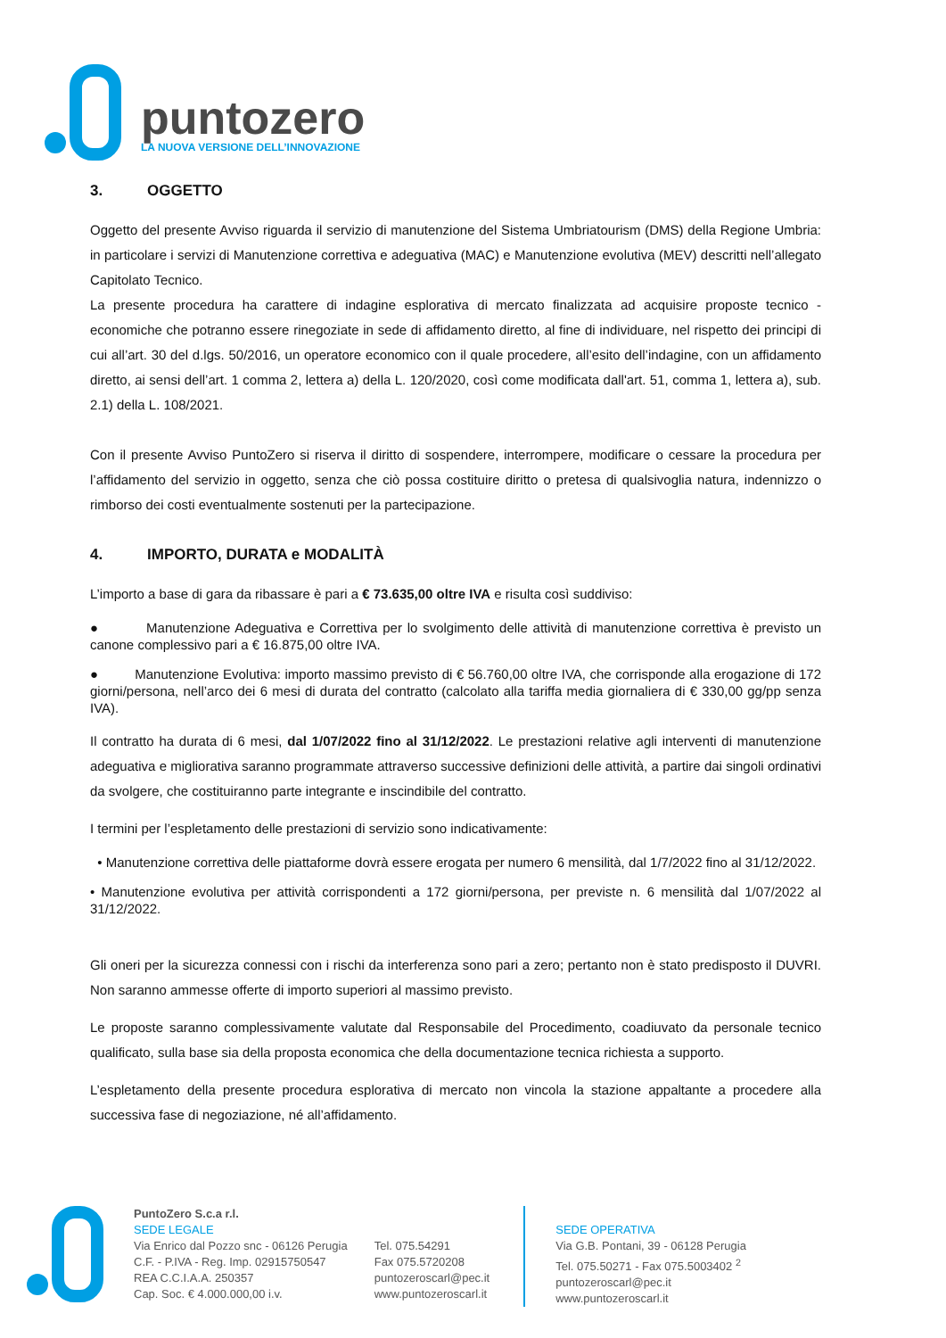puntozero
LA NUOVA VERSIONE DELL’INNOVAZIONE
3. OGGETTO
Oggetto del presente Avviso riguarda il servizio di manutenzione del Sistema Umbriatourism (DMS) della Regione Umbria: in particolare i servizi di Manutenzione correttiva e adeguativa (MAC) e Manutenzione evolutiva (MEV) descritti nell’allegato Capitolato Tecnico.
La presente procedura ha carattere di indagine esplorativa di mercato finalizzata ad acquisire proposte tecnico - economiche che potranno essere rinegoziate in sede di affidamento diretto, al fine di individuare, nel rispetto dei principi di cui all’art. 30 del d.lgs. 50/2016, un operatore economico con il quale procedere, all’esito dell’indagine, con un affidamento diretto, ai sensi dell’art. 1 comma 2, lettera a) della L. 120/2020, così come modificata dall'art. 51, comma 1, lettera a), sub. 2.1) della L. 108/2021.
Con il presente Avviso PuntoZero si riserva il diritto di sospendere, interrompere, modificare o cessare la procedura per l’affidamento del servizio in oggetto, senza che ciò possa costituire diritto o pretesa di qualsivoglia natura, indennizzo o rimborso dei costi eventualmente sostenuti per la partecipazione.
4. IMPORTO, DURATA e MODALITÀ
L’importo a base di gara da ribassare è pari a € 73.635,00 oltre IVA e risulta così suddiviso:
● Manutenzione Adeguativa e Correttiva per lo svolgimento delle attività di manutenzione correttiva è previsto un canone complessivo pari a € 16.875,00 oltre IVA.
● Manutenzione Evolutiva: importo massimo previsto di € 56.760,00 oltre IVA, che corrisponde alla erogazione di 172 giorni/persona, nell’arco dei 6 mesi di durata del contratto (calcolato alla tariffa media giornaliera di € 330,00 gg/pp senza IVA).
Il contratto ha durata di 6 mesi, dal 1/07/2022 fino al 31/12/2022. Le prestazioni relative agli interventi di manutenzione adeguativa e migliorativa saranno programmate attraverso successive definizioni delle attività, a partire dai singoli ordinativi da svolgere, che costituiranno parte integrante e inscindibile del contratto.
I termini per l’espletamento delle prestazioni di servizio sono indicativamente:
• Manutenzione correttiva delle piattaforme dovrà essere erogata per numero 6 mensilità, dal 1/7/2022 fino al 31/12/2022.
• Manutenzione evolutiva per attività corrispondenti a 172 giorni/persona, per previste n. 6 mensilità dal 1/07/2022 al 31/12/2022.
Gli oneri per la sicurezza connessi con i rischi da interferenza sono pari a zero; pertanto non è stato predisposto il DUVRI. Non saranno ammesse offerte di importo superiori al massimo previsto.
Le proposte saranno complessivamente valutate dal Responsabile del Procedimento, coadiuvato da personale tecnico qualificato, sulla base sia della proposta economica che della documentazione tecnica richiesta a supporto.
L’espletamento della presente procedura esplorativa di mercato non vincola la stazione appaltante a procedere alla successiva fase di negoziazione, né all’affidamento.
PuntoZero S.c.a r.l.
SEDE LEGALE
Via Enrico dal Pozzo snc - 06126 Perugia
C.F. - P.IVA - Reg. Imp. 02915750547
REA C.C.I.A.A. 250357
Cap. Soc. € 4.000.000,00 i.v.
Tel. 075.54291
Fax 075.5720208
puntozeroscarl@pec.it
www.puntozeroscarl.it
SEDE OPERATIVA
Via G.B. Pontani, 39 - 06128 Perugia
Tel. 075.50271 - Fax 075.5003402 <sup>2</sup>
puntozeroscarl@pec.it
www.puntozeroscarl.it